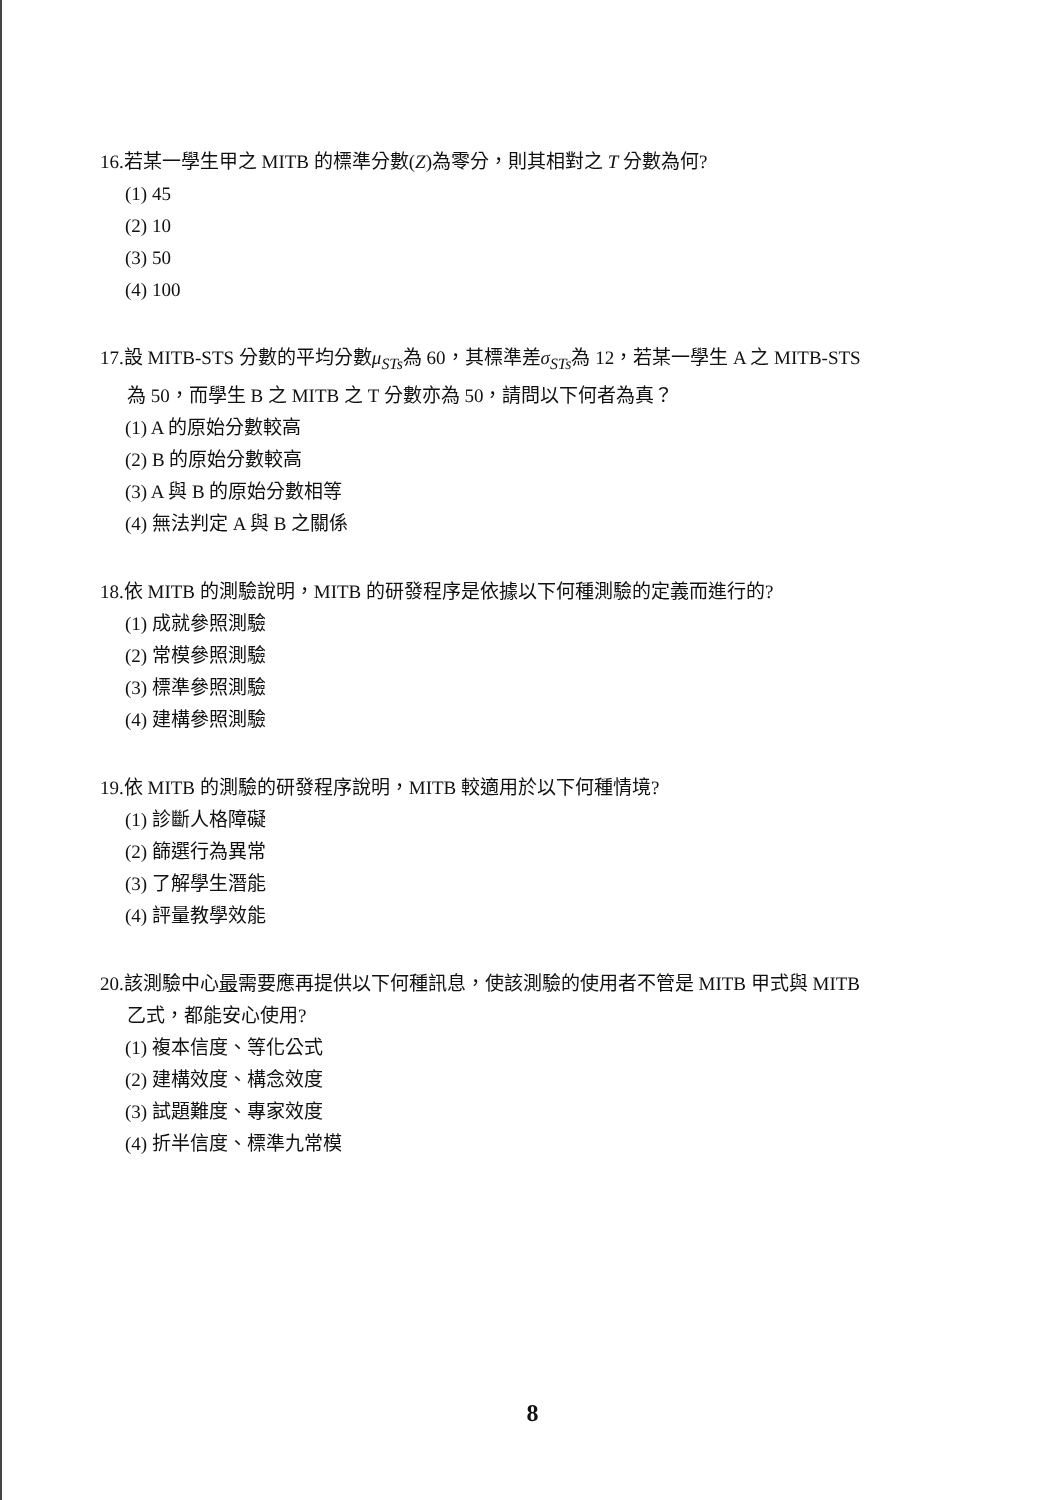16.若某一學生甲之 MITB 的標準分數(Z)為零分，則其相對之 T 分數為何?
(1) 45
(2) 10
(3) 50
(4) 100
17.設 MITB-STS 分數的平均分數μ<sub>STs</sub>為 60，其標準差σ<sub>STs</sub>為 12，若某一學生 A 之 MITB-STS
為 50，而學生 B 之 MITB 之 T 分數亦為 50，請問以下何者為真？
(1) A 的原始分數較高
(2) B 的原始分數較高
(3) A 與 B 的原始分數相等
(4) 無法判定 A 與 B 之關係
18.依 MITB 的測驗說明，MITB 的研發程序是依據以下何種測驗的定義而進行的?
(1) 成就參照測驗
(2) 常模參照測驗
(3) 標準參照測驗
(4) 建構參照測驗
19.依 MITB 的測驗的研發程序說明，MITB 較適用於以下何種情境?
(1) 診斷人格障礙
(2) 篩選行為異常
(3) 了解學生潛能
(4) 評量教學效能
20.該測驗中心最需要應再提供以下何種訊息，使該測驗的使用者不管是 MITB 甲式與 MITB
乙式，都能安心使用?
(1) 複本信度、等化公式
(2) 建構效度、構念效度
(3) 試題難度、專家效度
(4) 折半信度、標準九常模
8